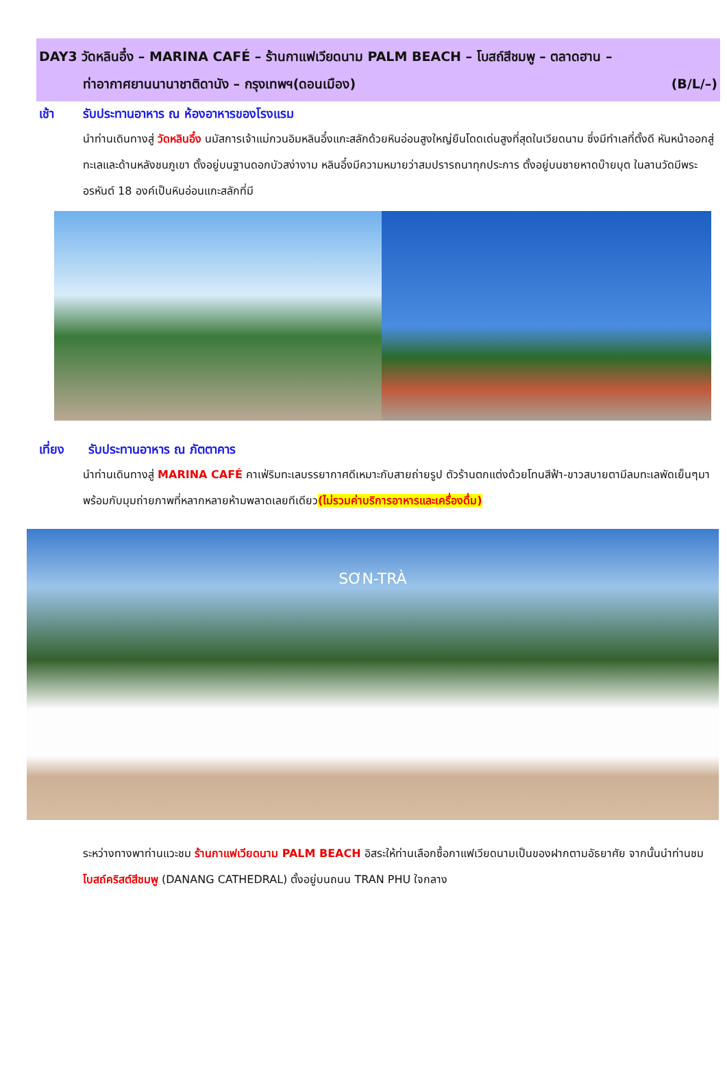DAY3 วัดหลินอึ๋ง – MARINA CAFÉ – ร้านกาแฟเวียดนาม PALM BEACH – โบสถ์สีชมพู – ตลาดฮาน –
ท่าอากาศยานนานาชาติดานัง – กรุงเทพฯ(ดอนเมือง) (B/L/–)
เช้า รับประทานอาหาร ณ ห้องอาหารของโรงแรม
นำท่านเดินทางสู่ วัดหลินอึ๋ง นมัสการเจ้าแม่กวนอิมหลินอึ๋งแกะสลักด้วยหินอ่อนสูงใหญ่ยืนโดดเด่นสูงที่สุดในเวียดนาม ซึ่งมีทำเลที่ตั้งดี หันหน้าออกสู่ทะเลและด้านหลังชนภูเขา ตั้งอยู่บนฐานดอกบัวสง่างาม หลินอึ๋งมีความหมายว่าสมปรารถนาทุกประการ ตั้งอยู่บนชายหาดบ๊ายบุต ในลานวัดมีพระอรหันต์ 18 องค์เป็นหินอ่อนแกะสลักที่มี
เที่ยง รับประทานอาหาร ณ ภัตตาคาร
นำท่านเดินทางสู่ MARINA CAFÉ คาเฟ่ริมทะเลบรรยากาศดีเหมาะกับสายถ่ายรูป ตัวร้านตกแต่งด้วยโทนสีฟ้า-ขาวสบายตามีลมทะเลพัดเย็นๆมาพร้อมกับมุมถ่ายภาพที่หลากหลายห้ามพลาดเลยทีเดียว(ไม่รวมค่าบริการอาหารและเครื่องดื่ม)
SƠN-TRÀ
ระหว่างทางพาท่านแวะชม ร้านกาแฟเวียดนาม PALM BEACH อิสระให้ท่านเลือกซื้อกาแฟเวียดนามเป็นของฝากตามอัธยาศัย จากนั้นนำท่านชม โบสถ์คริสต์สีชมพู (DANANG CATHEDRAL) ตั้งอยู่บนถนน TRAN PHU ใจกลาง